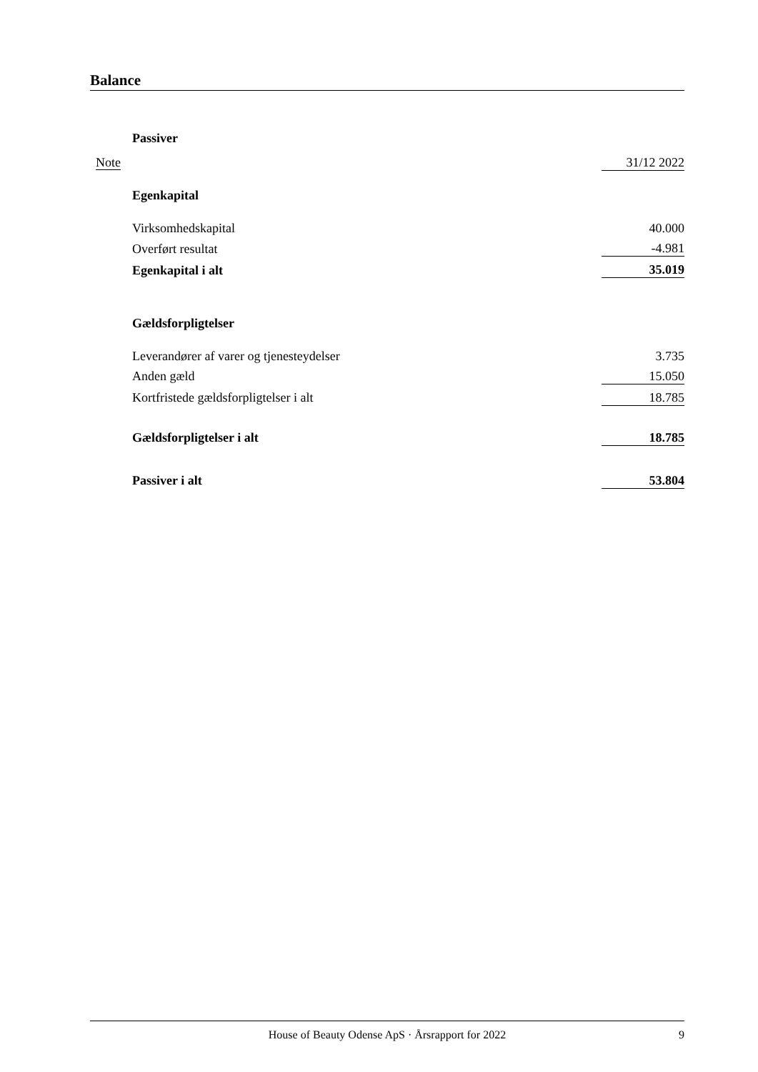Balance
| | Passiver | |
| Note | | 31/12 2022 |
| | Egenkapital | |
| | Virksomhedskapital | 40.000 |
| | Overført resultat | -4.981 |
| | Egenkapital i alt | 35.019 |
| | Gældsforpligtelser | |
| | Leverandører af varer og tjenesteydelser | 3.735 |
| | Anden gæld | 15.050 |
| | Kortfristede gældsforpligtelser i alt | 18.785 |
| | Gældsforpligtelser i alt | 18.785 |
| | Passiver i alt | 53.804 |
House of Beauty Odense ApS · Årsrapport for 2022 9